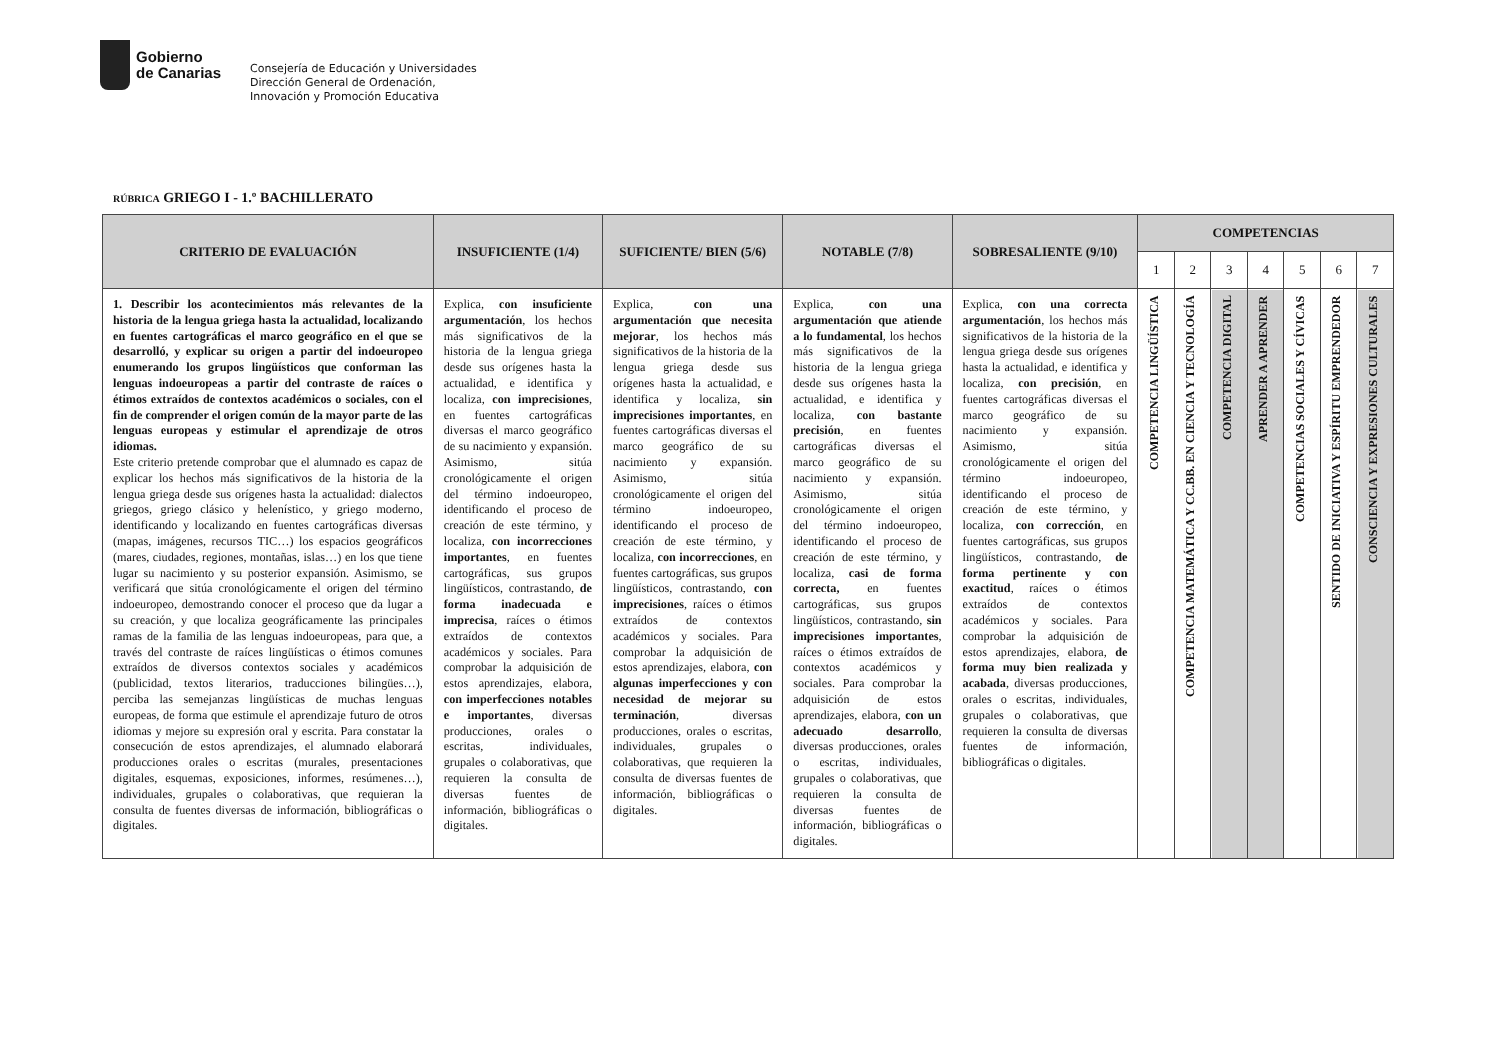Gobierno
de Canarias
Consejería de Educación y Universidades
Dirección General de Ordenación,
Innovación y Promoción Educativa
RÚBRICA GRIEGO I - 1.º BACHILLERATO
| CRITERIO DE EVALUACIÓN | INSUFICIENTE (1/4) | SUFICIENTE/ BIEN (5/6) | NOTABLE (7/8) | SOBRESALIENTE (9/10) | COMPETENCIAS | | | | | | |
| --- | --- | --- | --- | --- | --- | --- | --- | --- | --- | --- | --- |
| | | | | | 1 | 2 | 3 | 4 | 5 | 6 | 7 |
| 1. Describir los acontecimientos más relevantes de la historia de la lengua griega hasta la actualidad, localizando en fuentes cartográficas el marco geográfico en el que se desarrolló, y explicar su origen a partir del indoeuropeo enumerando los grupos lingüísticos que conforman las lenguas indoeuropeas a partir del contraste de raíces o étimos extraídos de contextos académicos o sociales, con el fin de comprender el origen común de la mayor parte de las lenguas europeas y estimular el aprendizaje de otros idiomas. Este criterio pretende comprobar que el alumnado es capaz de explicar los hechos más significativos de la historia de la lengua griega desde sus orígenes hasta la actualidad: dialectos griegos, griego clásico y helenístico, y griego moderno, identificando y localizando en fuentes cartográficas diversas (mapas, imágenes, recursos TIC…) los espacios geográficos (mares, ciudades, regiones, montañas, islas…) en los que tiene lugar su nacimiento y su posterior expansión. Asimismo, se verificará que sitúa cronológicamente el origen del término indoeuropeo, demostrando conocer el proceso que da lugar a su creación, y que localiza geográficamente las principales ramas de la familia de las lenguas indoeuropeas, para que, a través del contraste de raíces lingüísticas o étimos comunes extraídos de diversos contextos sociales y académicos (publicidad, textos literarios, traducciones bilingües…), perciba las semejanzas lingüísticas de muchas lenguas europeas, de forma que estimule el aprendizaje futuro de otros idiomas y mejore su expresión oral y escrita. Para constatar la consecución de estos aprendizajes, el alumnado elaborará producciones orales o escritas (murales, presentaciones digitales, esquemas, exposiciones, informes, resúmenes…), individuales, grupales o colaborativas, que requieran la consulta de fuentes diversas de información, bibliográficas o digitales. | Explica, con insuficiente argumentación , los hechos más significativos de la historia de la lengua griega desde sus orígenes hasta la actualidad, e identifica y localiza, con imprecisiones , en fuentes cartográficas diversas el marco geográfico de su nacimiento y expansión. Asimismo, sitúa cronológicamente el origen del término indoeuropeo, identificando el proceso de creación de este término, y localiza, con incorrecciones importantes , en fuentes cartográficas, sus grupos lingüísticos, contrastando, de forma inadecuada e imprecisa , raíces o étimos extraídos de contextos académicos y sociales. Para comprobar la adquisición de estos aprendizajes, elabora, con imperfecciones notables e importantes , diversas producciones, orales o escritas, individuales, grupales o colaborativas, que requieren la consulta de diversas fuentes de información, bibliográficas o digitales. | Explica, con una argumentación que necesita mejorar , los hechos más significativos de la historia de la lengua griega desde sus orígenes hasta la actualidad, e identifica y localiza, sin imprecisiones importantes , en fuentes cartográficas diversas el marco geográfico de su nacimiento y expansión. Asimismo, sitúa cronológicamente el origen del término indoeuropeo, identificando el proceso de creación de este término, y localiza, con incorrecciones , en fuentes cartográficas, sus grupos lingüísticos, contrastando, con imprecisiones , raíces o étimos extraídos de contextos académicos y sociales. Para comprobar la adquisición de estos aprendizajes, elabora, con algunas imperfecciones y con necesidad de mejorar su terminación , diversas producciones, orales o escritas, individuales, grupales o colaborativas, que requieren la consulta de diversas fuentes de información, bibliográficas o digitales. | Explica, con una argumentación que atiende a lo fundamental , los hechos más significativos de la historia de la lengua griega desde sus orígenes hasta la actualidad, e identifica y localiza, con bastante precisión , en fuentes cartográficas diversas el marco geográfico de su nacimiento y expansión. Asimismo, sitúa cronológicamente el origen del término indoeuropeo, identificando el proceso de creación de este término, y localiza, casi de forma correcta, en fuentes cartográficas, sus grupos lingüísticos, contrastando, sin imprecisiones importantes , raíces o étimos extraídos de contextos académicos y sociales. Para comprobar la adquisición de estos aprendizajes, elabora, con un adecuado desarrollo , diversas producciones, orales o escritas, individuales, grupales o colaborativas, que requieren la consulta de diversas fuentes de información, bibliográficas o digitales. | Explica, con una correcta argumentación , los hechos más significativos de la historia de la lengua griega desde sus orígenes hasta la actualidad, e identifica y localiza, con precisión , en fuentes cartográficas diversas el marco geográfico de su nacimiento y expansión. Asimismo, sitúa cronológicamente el origen del término indoeuropeo, identificando el proceso de creación de este término, y localiza, con corrección , en fuentes cartográficas, sus grupos lingüísticos, contrastando, de forma pertinente y con exactitud , raíces o étimos extraídos de contextos académicos y sociales. Para comprobar la adquisición de estos aprendizajes, elabora, de forma muy bien realizada y acabada , diversas producciones, orales o escritas, individuales, grupales o colaborativas, que requieren la consulta de diversas fuentes de información, bibliográficas o digitales. | COMPETENCIA LINGÜÍSTICA | COMPETENCIA MATEMÁTICA Y CC.BB. EN CIENCIA Y TECNOLOGÍA | COMPETENCIA DIGITAL | APRENDER A APRENDER | COMPETENCIAS SOCIALES Y CÍVICAS | SENTIDO DE INICIATIVA Y ESPÍRITU EMPRENDEDOR | CONSCIENCIA Y EXPRESIONES CULTURALES |